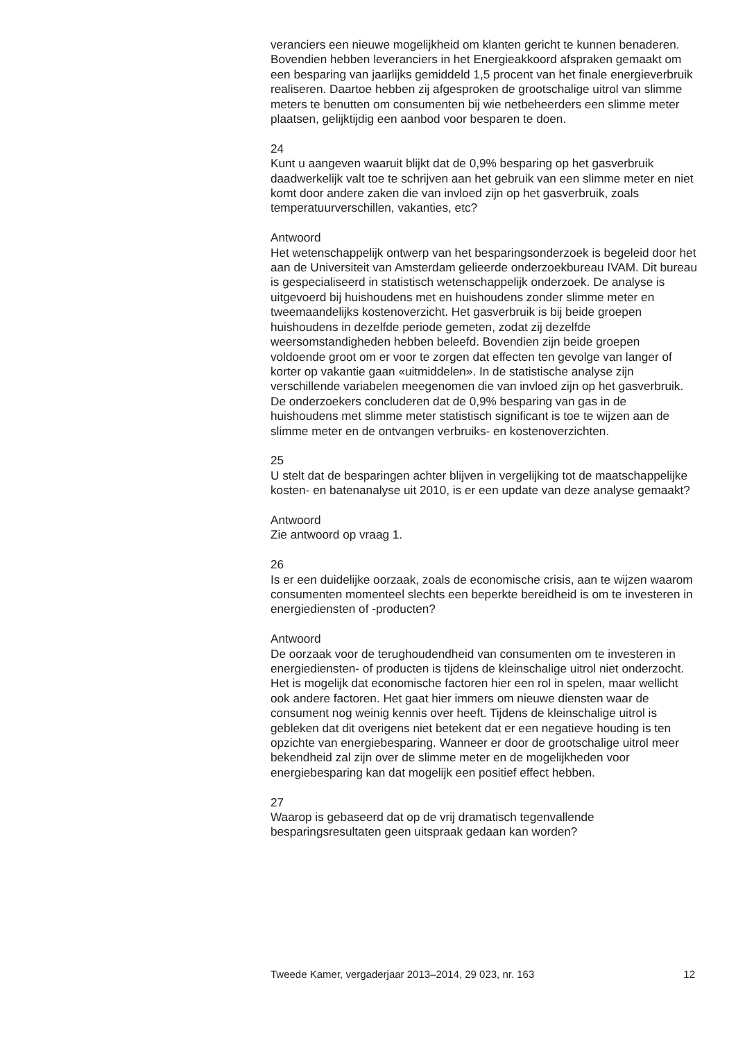veranciers een nieuwe mogelijkheid om klanten gericht te kunnen benaderen. Bovendien hebben leveranciers in het Energieakkoord afspraken gemaakt om een besparing van jaarlijks gemiddeld 1,5 procent van het finale energieverbruik realiseren. Daartoe hebben zij afgesproken de grootschalige uitrol van slimme meters te benutten om consumenten bij wie netbeheerders een slimme meter plaatsen, gelijktijdig een aanbod voor besparen te doen.
24
Kunt u aangeven waaruit blijkt dat de 0,9% besparing op het gasverbruik daadwerkelijk valt toe te schrijven aan het gebruik van een slimme meter en niet komt door andere zaken die van invloed zijn op het gasverbruik, zoals temperatuurverschillen, vakanties, etc?
Antwoord
Het wetenschappelijk ontwerp van het besparingsonderzoek is begeleid door het aan de Universiteit van Amsterdam gelieerde onderzoekbureau IVAM. Dit bureau is gespecialiseerd in statistisch wetenschappelijk onderzoek. De analyse is uitgevoerd bij huishoudens met en huishoudens zonder slimme meter en tweemaandelijks kostenoverzicht. Het gasverbruik is bij beide groepen huishoudens in dezelfde periode gemeten, zodat zij dezelfde weersomstandigheden hebben beleefd. Bovendien zijn beide groepen voldoende groot om er voor te zorgen dat effecten ten gevolge van langer of korter op vakantie gaan «uitmiddelen». In de statistische analyse zijn verschillende variabelen meegenomen die van invloed zijn op het gasverbruik. De onderzoekers concluderen dat de 0,9% besparing van gas in de huishoudens met slimme meter statistisch significant is toe te wijzen aan de slimme meter en de ontvangen verbruiks- en kostenoverzichten.
25
U stelt dat de besparingen achter blijven in vergelijking tot de maatschappelijke kosten- en batenanalyse uit 2010, is er een update van deze analyse gemaakt?
Antwoord
Zie antwoord op vraag 1.
26
Is er een duidelijke oorzaak, zoals de economische crisis, aan te wijzen waarom consumenten momenteel slechts een beperkte bereidheid is om te investeren in energiediensten of -producten?
Antwoord
De oorzaak voor de terughoudendheid van consumenten om te investeren in energiediensten- of producten is tijdens de kleinschalige uitrol niet onderzocht. Het is mogelijk dat economische factoren hier een rol in spelen, maar wellicht ook andere factoren. Het gaat hier immers om nieuwe diensten waar de consument nog weinig kennis over heeft. Tijdens de kleinschalige uitrol is gebleken dat dit overigens niet betekent dat er een negatieve houding is ten opzichte van energiebesparing. Wanneer er door de grootschalige uitrol meer bekendheid zal zijn over de slimme meter en de mogelijkheden voor energiebesparing kan dat mogelijk een positief effect hebben.
27
Waarop is gebaseerd dat op de vrij dramatisch tegenvallende besparingsresultaten geen uitspraak gedaan kan worden?
Tweede Kamer, vergaderjaar 2013–2014, 29 023, nr. 163 12